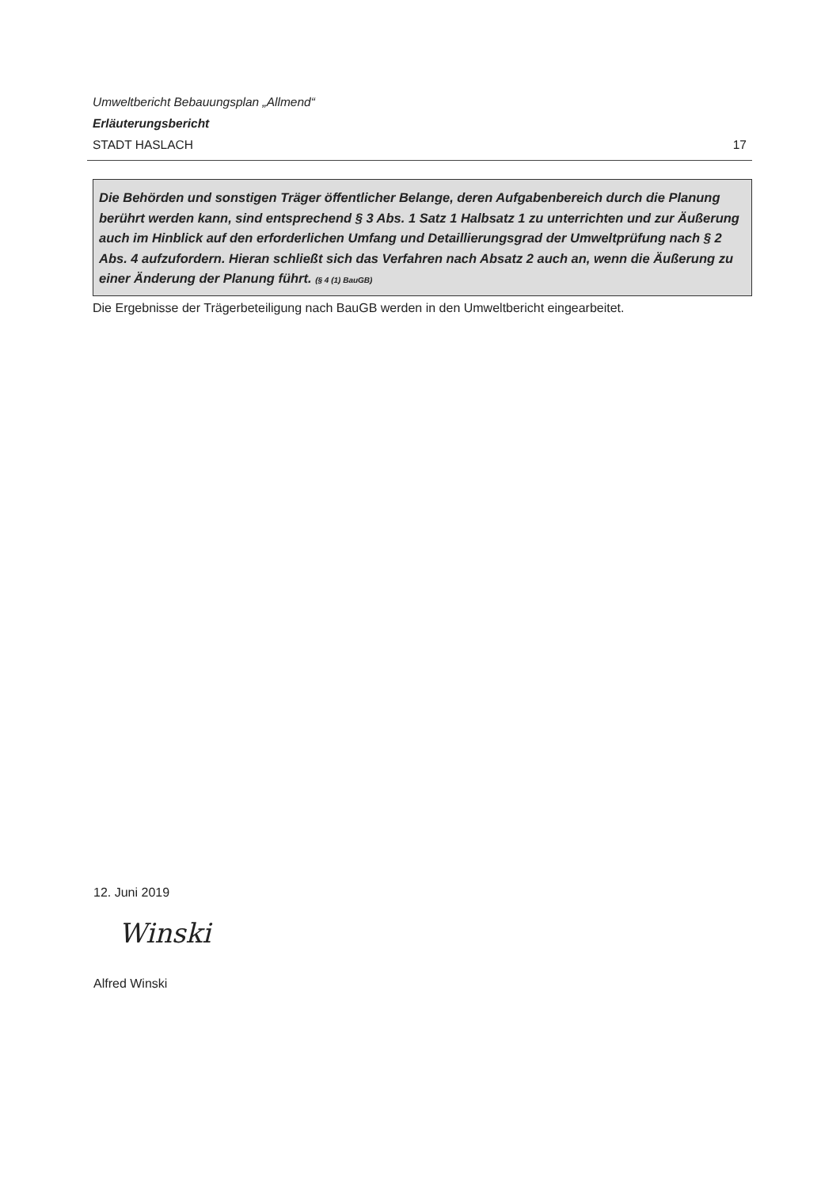Umweltbericht Bebauungsplan „Allmend“
Erläuterungsbericht
STADT HASLACH 17
Die Behörden und sonstigen Träger öffentlicher Belange, deren Aufgabenbereich durch die Planung berührt werden kann, sind entsprechend § 3 Abs. 1 Satz 1 Halbsatz 1 zu unterrichten und zur Äußerung auch im Hinblick auf den erforderlichen Umfang und Detaillierungsgrad der Umweltprüfung nach § 2 Abs. 4 aufzufordern. Hieran schließt sich das Verfahren nach Absatz 2 auch an, wenn die Äußerung zu einer Änderung der Planung führt. (§ 4 (1) BauGB)
Die Ergebnisse der Trägerbeteiligung nach BauGB werden in den Umweltbericht eingearbeitet.
12. Juni 2019
Winski
Alfred Winski